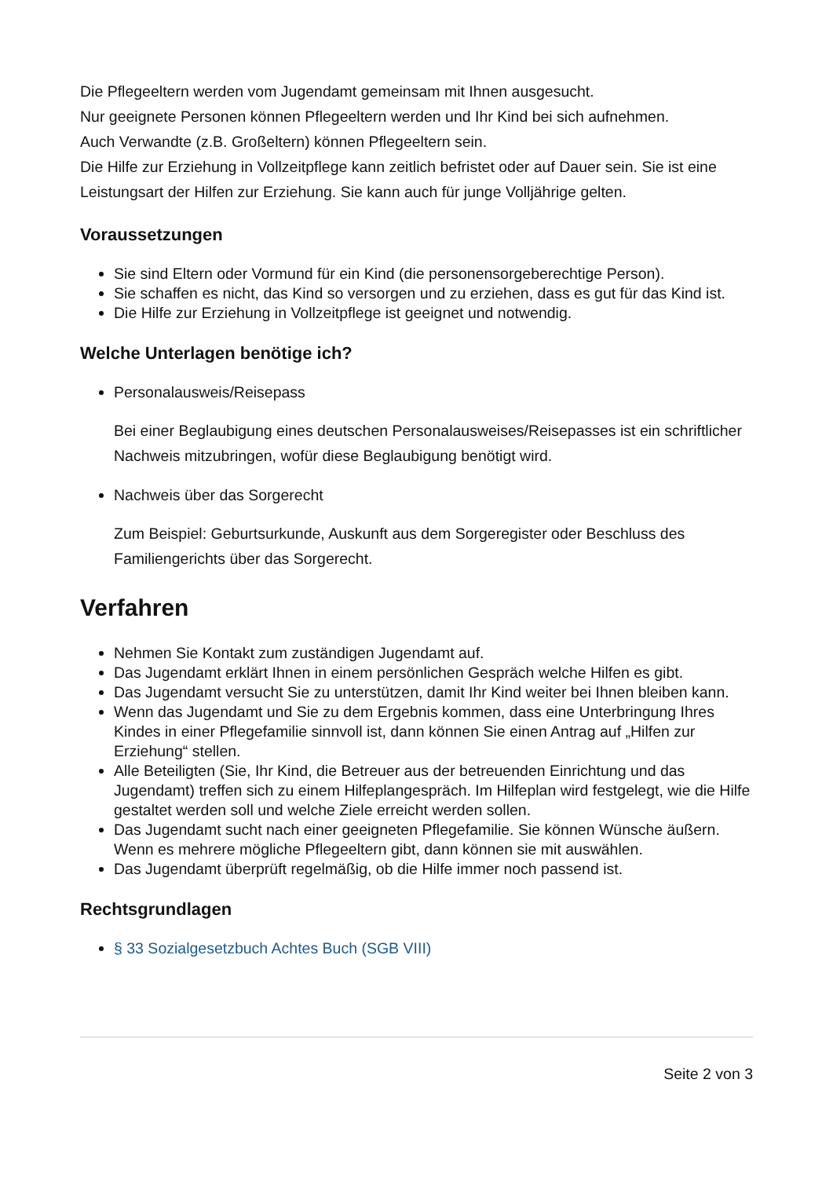Die Pflegeeltern werden vom Jugendamt gemeinsam mit Ihnen ausgesucht.
Nur geeignete Personen können Pflegeeltern werden und Ihr Kind bei sich aufnehmen.
Auch Verwandte (z.B. Großeltern) können Pflegeeltern sein.
Die Hilfe zur Erziehung in Vollzeitpflege kann zeitlich befristet oder auf Dauer sein. Sie ist eine Leistungsart der Hilfen zur Erziehung. Sie kann auch für junge Volljährige gelten.
Voraussetzungen
Sie sind Eltern oder Vormund für ein Kind (die personensorgeberechtige Person).
Sie schaffen es nicht, das Kind so versorgen und zu erziehen, dass es gut für das Kind ist.
Die Hilfe zur Erziehung in Vollzeitpflege ist geeignet und notwendig.
Welche Unterlagen benötige ich?
Personalausweis/Reisepass
Bei einer Beglaubigung eines deutschen Personalausweises/Reisepasses ist ein schriftlicher Nachweis mitzubringen, wofür diese Beglaubigung benötigt wird.
Nachweis über das Sorgerecht
Zum Beispiel: Geburtsurkunde, Auskunft aus dem Sorgeregister oder Beschluss des Familiengerichts über das Sorgerecht.
Verfahren
Nehmen Sie Kontakt zum zuständigen Jugendamt auf.
Das Jugendamt erklärt Ihnen in einem persönlichen Gespräch welche Hilfen es gibt.
Das Jugendamt versucht Sie zu unterstützen, damit Ihr Kind weiter bei Ihnen bleiben kann.
Wenn das Jugendamt und Sie zu dem Ergebnis kommen, dass eine Unterbringung Ihres Kindes in einer Pflegefamilie sinnvoll ist, dann können Sie einen Antrag auf „Hilfen zur Erziehung“ stellen.
Alle Beteiligten (Sie, Ihr Kind, die Betreuer aus der betreuenden Einrichtung und das Jugendamt) treffen sich zu einem Hilfeplangespräch. Im Hilfeplan wird festgelegt, wie die Hilfe gestaltet werden soll und welche Ziele erreicht werden sollen.
Das Jugendamt sucht nach einer geeigneten Pflegefamilie. Sie können Wünsche äußern. Wenn es mehrere mögliche Pflegeeltern gibt, dann können sie mit auswählen.
Das Jugendamt überprüft regelmäßig, ob die Hilfe immer noch passend ist.
Rechtsgrundlagen
§ 33 Sozialgesetzbuch Achtes Buch (SGB VIII)
Seite 2 von 3